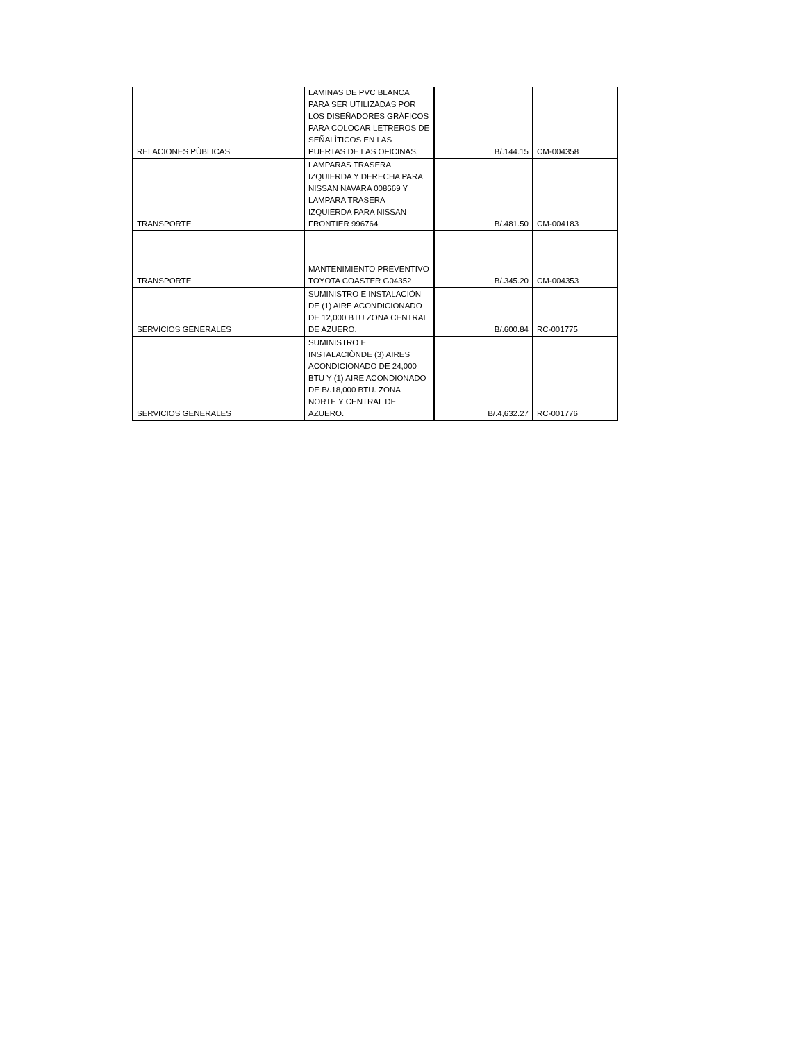| RELACIONES PÙBLICAS | LAMINAS DE PVC BLANCA PARA SER UTILIZADAS POR LOS DISEÑADORES GRÀFICOS PARA COLOCAR LETREROS DE SEÑALÌTICOS EN LAS PUERTAS DE LAS OFICINAS, | B/.144.15 | CM-004358 |
| TRANSPORTE | LAMPARAS TRASERA IZQUIERDA Y DERECHA PARA NISSAN NAVARA 008669 Y LAMPARA TRASERA IZQUIERDA PARA NISSAN FRONTIER 996764 | B/.481.50 | CM-004183 |
| TRANSPORTE | MANTENIMIENTO PREVENTIVO TOYOTA COASTER G04352 | B/.345.20 | CM-004353 |
| SERVICIOS GENERALES | SUMINISTRO E INSTALACIÒN DE (1) AIRE ACONDICIONADO DE 12,000 BTU ZONA CENTRAL DE AZUERO. | B/.600.84 | RC-001775 |
| SERVICIOS GENERALES | SUMINISTRO E INSTALACIÒNDE (3) AIRES ACONDICIONADO DE 24,000 BTU Y (1) AIRE ACONDIONADO DE B/.18,000 BTU. ZONA NORTE Y CENTRAL DE AZUERO. | B/.4,632.27 | RC-001776 |